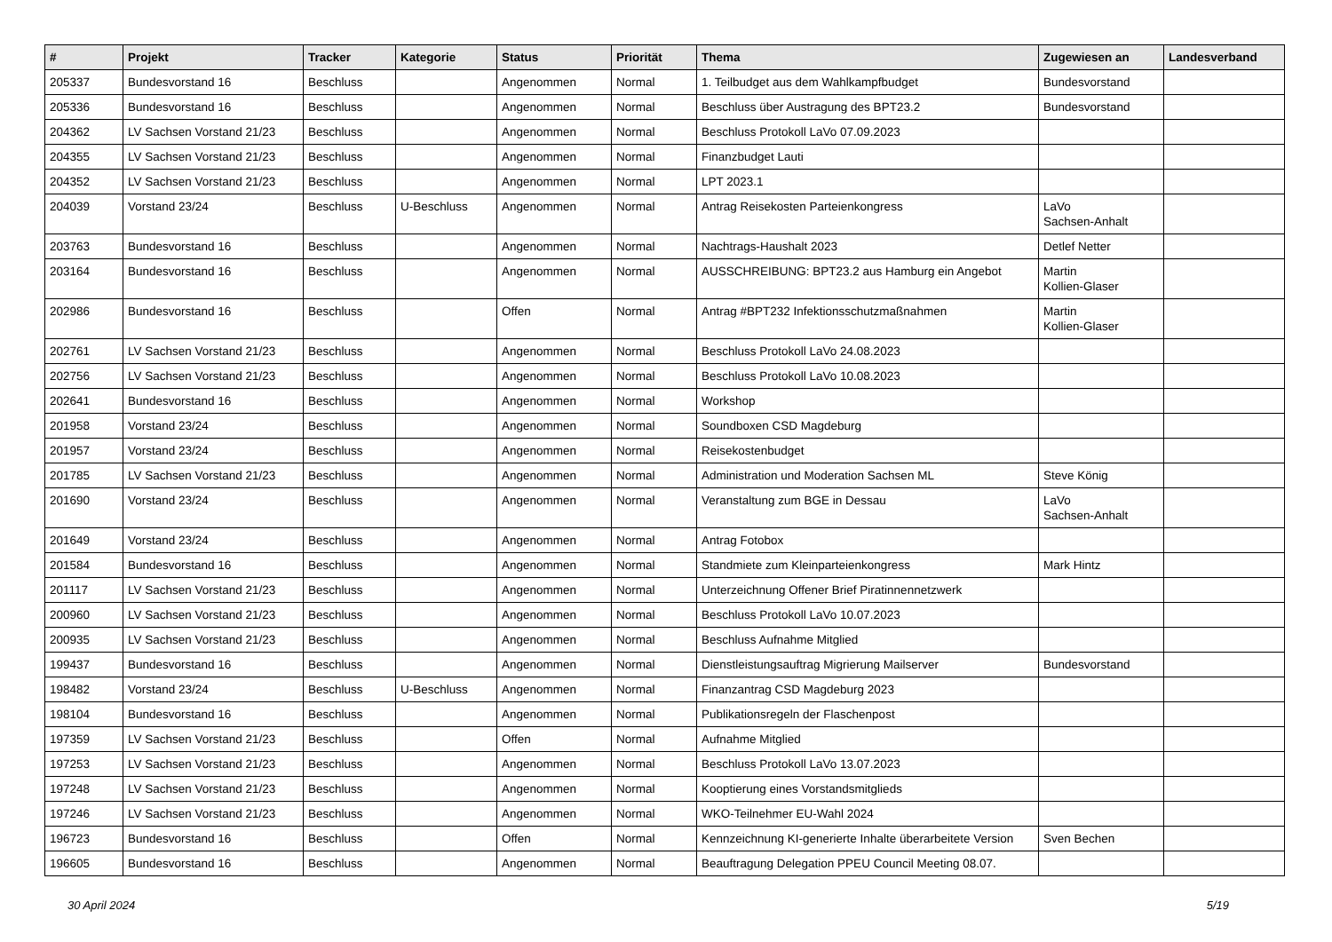| # | Projekt | Tracker | Kategorie | Status | Priorität | Thema | Zugewiesen an | Landesverband |
| --- | --- | --- | --- | --- | --- | --- | --- | --- |
| 205337 | Bundesvorstand 16 | Beschluss | | Angenommen | Normal | 1. Teilbudget aus dem Wahlkampfbudget | Bundesvorstand | |
| 205336 | Bundesvorstand 16 | Beschluss | | Angenommen | Normal | Beschluss über Austragung des BPT23.2 | Bundesvorstand | |
| 204362 | LV Sachsen Vorstand 21/23 | Beschluss | | Angenommen | Normal | Beschluss Protokoll LaVo 07.09.2023 | | |
| 204355 | LV Sachsen Vorstand 21/23 | Beschluss | | Angenommen | Normal | Finanzbudget Lauti | | |
| 204352 | LV Sachsen Vorstand 21/23 | Beschluss | | Angenommen | Normal | LPT 2023.1 | | |
| 204039 | Vorstand 23/24 | Beschluss | U-Beschluss | Angenommen | Normal | Antrag Reisekosten Parteienkongress | LaVo Sachsen-Anhalt | |
| 203763 | Bundesvorstand 16 | Beschluss | | Angenommen | Normal | Nachtrags-Haushalt 2023 | Detlef Netter | |
| 203164 | Bundesvorstand 16 | Beschluss | | Angenommen | Normal | AUSSCHREIBUNG: BPT23.2 aus Hamburg ein Angebot | Martin Kollien-Glaser | |
| 202986 | Bundesvorstand 16 | Beschluss | | Offen | Normal | Antrag #BPT232 Infektionsschutzmaßnahmen | Martin Kollien-Glaser | |
| 202761 | LV Sachsen Vorstand 21/23 | Beschluss | | Angenommen | Normal | Beschluss Protokoll LaVo 24.08.2023 | | |
| 202756 | LV Sachsen Vorstand 21/23 | Beschluss | | Angenommen | Normal | Beschluss Protokoll LaVo 10.08.2023 | | |
| 202641 | Bundesvorstand 16 | Beschluss | | Angenommen | Normal | Workshop | | |
| 201958 | Vorstand 23/24 | Beschluss | | Angenommen | Normal | Soundboxen CSD Magdeburg | | |
| 201957 | Vorstand 23/24 | Beschluss | | Angenommen | Normal | Reisekostenbudget | | |
| 201785 | LV Sachsen Vorstand 21/23 | Beschluss | | Angenommen | Normal | Administration und Moderation Sachsen ML | Steve König | |
| 201690 | Vorstand 23/24 | Beschluss | | Angenommen | Normal | Veranstaltung zum BGE in Dessau | LaVo Sachsen-Anhalt | |
| 201649 | Vorstand 23/24 | Beschluss | | Angenommen | Normal | Antrag Fotobox | | |
| 201584 | Bundesvorstand 16 | Beschluss | | Angenommen | Normal | Standmiete zum Kleinparteienkongress | Mark Hintz | |
| 201117 | LV Sachsen Vorstand 21/23 | Beschluss | | Angenommen | Normal | Unterzeichnung Offener Brief Piratinnennetzwerk | | |
| 200960 | LV Sachsen Vorstand 21/23 | Beschluss | | Angenommen | Normal | Beschluss Protokoll LaVo 10.07.2023 | | |
| 200935 | LV Sachsen Vorstand 21/23 | Beschluss | | Angenommen | Normal | Beschluss Aufnahme Mitglied | | |
| 199437 | Bundesvorstand 16 | Beschluss | | Angenommen | Normal | Dienstleistungsauftrag Migrierung Mailserver | Bundesvorstand | |
| 198482 | Vorstand 23/24 | Beschluss | U-Beschluss | Angenommen | Normal | Finanzantrag CSD Magdeburg 2023 | | |
| 198104 | Bundesvorstand 16 | Beschluss | | Angenommen | Normal | Publikationsregeln der Flaschenpost | | |
| 197359 | LV Sachsen Vorstand 21/23 | Beschluss | | Offen | Normal | Aufnahme Mitglied | | |
| 197253 | LV Sachsen Vorstand 21/23 | Beschluss | | Angenommen | Normal | Beschluss Protokoll LaVo 13.07.2023 | | |
| 197248 | LV Sachsen Vorstand 21/23 | Beschluss | | Angenommen | Normal | Kooptierung eines Vorstandsmitglieds | | |
| 197246 | LV Sachsen Vorstand 21/23 | Beschluss | | Angenommen | Normal | WKO-Teilnehmer EU-Wahl 2024 | | |
| 196723 | Bundesvorstand 16 | Beschluss | | Offen | Normal | Kennzeichnung KI-generierte Inhalte überarbeitete Version | Sven Bechen | |
| 196605 | Bundesvorstand 16 | Beschluss | | Angenommen | Normal | Beauftragung Delegation PPEU Council Meeting 08.07. | | |
30 April 2024 5/19